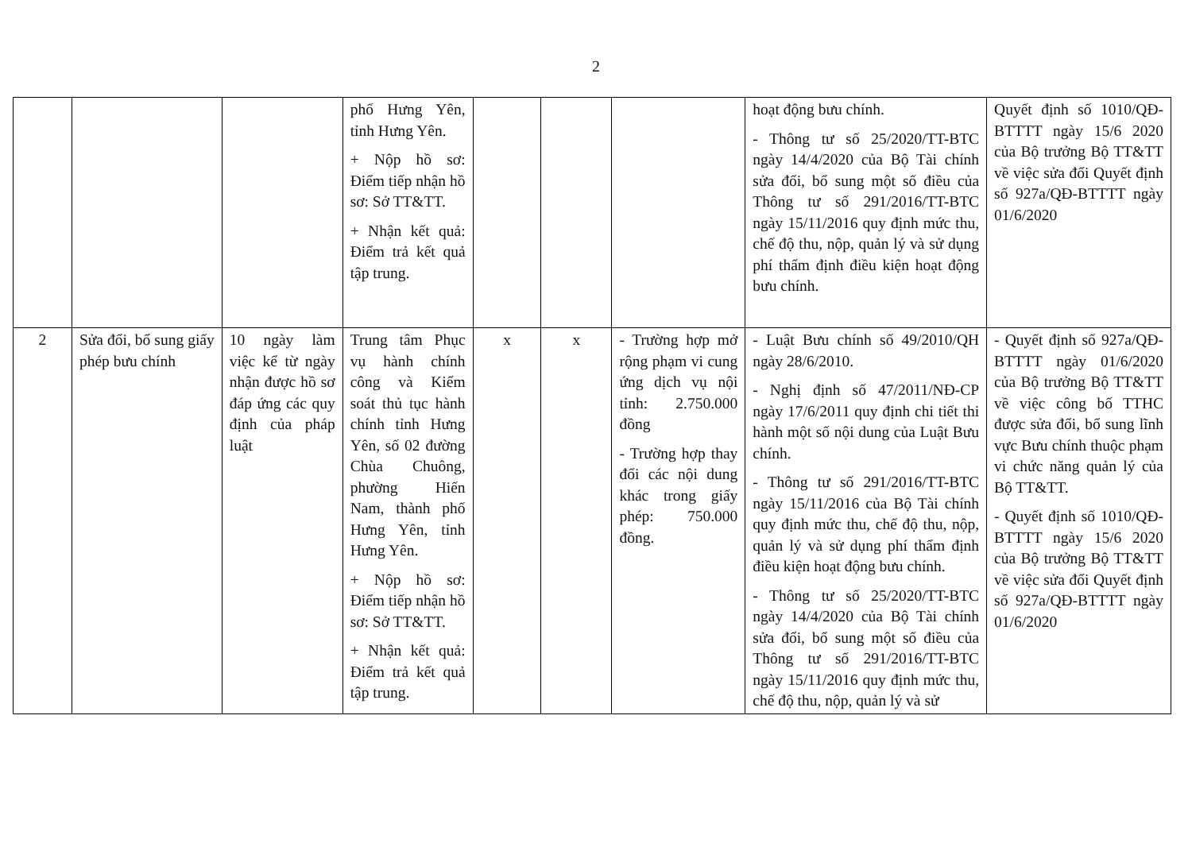2
| | | | phố Hưng Yên, tỉnh Hưng Yên. + Nộp hồ sơ: Điểm tiếp nhận hồ sơ: Sở TT&TT. + Nhận kết quả: Điểm trả kết quả tập trung. | | | | hoạt động bưu chính. - Thông tư số 25/2020/TT-BTC ngày 14/4/2020 của Bộ Tài chính sửa đổi, bổ sung một số điều của Thông tư số 291/2016/TT-BTC ngày 15/11/2016 quy định mức thu, chế độ thu, nộp, quản lý và sử dụng phí thẩm định điều kiện hoạt động bưu chính. | Quyết định số 1010/QĐ-BTTTT ngày 15/6 2020 của Bộ trưởng Bộ TT&TT về việc sửa đổi Quyết định số 927a/QĐ-BTTTT ngày 01/6/2020 |
| 2 | Sửa đổi, bổ sung giấy phép bưu chính | 10 ngày làm việc kể từ ngày nhận được hồ sơ đáp ứng các quy định của pháp luật | Trung tâm Phục vụ hành chính công và Kiểm soát thủ tục hành chính tỉnh Hưng Yên, số 02 đường Chùa Chuông, phường Hiến Nam, thành phố Hưng Yên, tỉnh Hưng Yên. + Nộp hồ sơ: Điểm tiếp nhận hồ sơ: Sở TT&TT. + Nhận kết quả: Điểm trả kết quả tập trung. | x | x | - Trường hợp mở rộng phạm vi cung ứng dịch vụ nội tỉnh: 2.750.000 đồng - Trường hợp thay đổi các nội dung khác trong giấy phép: 750.000 đồng. | - Luật Bưu chính số 49/2010/QH ngày 28/6/2010. - Nghị định số 47/2011/NĐ-CP ngày 17/6/2011 quy định chi tiết thi hành một số nội dung của Luật Bưu chính. - Thông tư số 291/2016/TT-BTC ngày 15/11/2016 của Bộ Tài chính quy định mức thu, chế độ thu, nộp, quản lý và sử dụng phí thẩm định điều kiện hoạt động bưu chính. - Thông tư số 25/2020/TT-BTC ngày 14/4/2020 của Bộ Tài chính sửa đổi, bổ sung một số điều của Thông tư số 291/2016/TT-BTC ngày 15/11/2016 quy định mức thu, chế độ thu, nộp, quản lý và sử | - Quyết định số 927a/QĐ-BTTTT ngày 01/6/2020 của Bộ trưởng Bộ TT&TT về việc công bố TTHC được sửa đổi, bổ sung lĩnh vực Bưu chính thuộc phạm vi chức năng quản lý của Bộ TT&TT. - Quyết định số 1010/QĐ-BTTTT ngày 15/6 2020 của Bộ trưởng Bộ TT&TT về việc sửa đổi Quyết định số 927a/QĐ-BTTTT ngày 01/6/2020 |